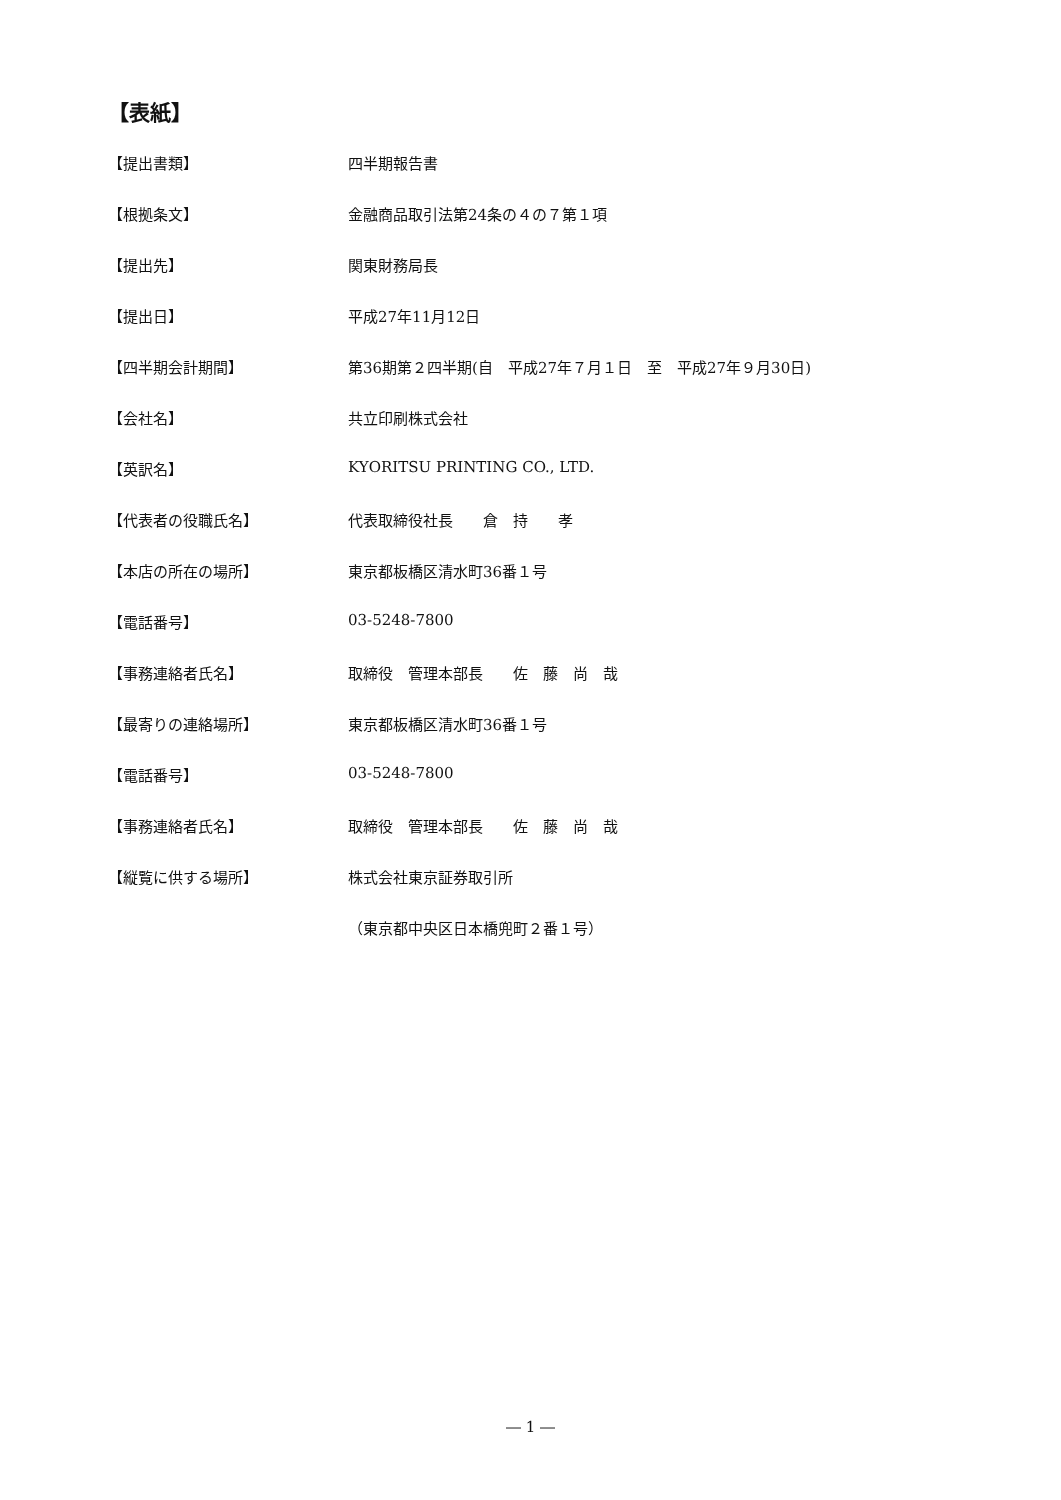【表紙】
【提出書類】 四半期報告書
【根拠条文】 金融商品取引法第24条の４の７第１項
【提出先】 関東財務局長
【提出日】 平成27年11月12日
【四半期会計期間】 第36期第２四半期(自　平成27年７月１日　至　平成27年９月30日)
【会社名】 共立印刷株式会社
【英訳名】 KYORITSU PRINTING CO., LTD.
【代表者の役職氏名】 代表取締役社長　　倉　持　　孝
【本店の所在の場所】 東京都板橋区清水町36番１号
【電話番号】 03-5248-7800
【事務連絡者氏名】 取締役　管理本部長　　佐　藤　尚　哉
【最寄りの連絡場所】 東京都板橋区清水町36番１号
【電話番号】 03-5248-7800
【事務連絡者氏名】 取締役　管理本部長　　佐　藤　尚　哉
【縦覧に供する場所】 株式会社東京証券取引所
（東京都中央区日本橋兜町２番１号）
― 1 ―